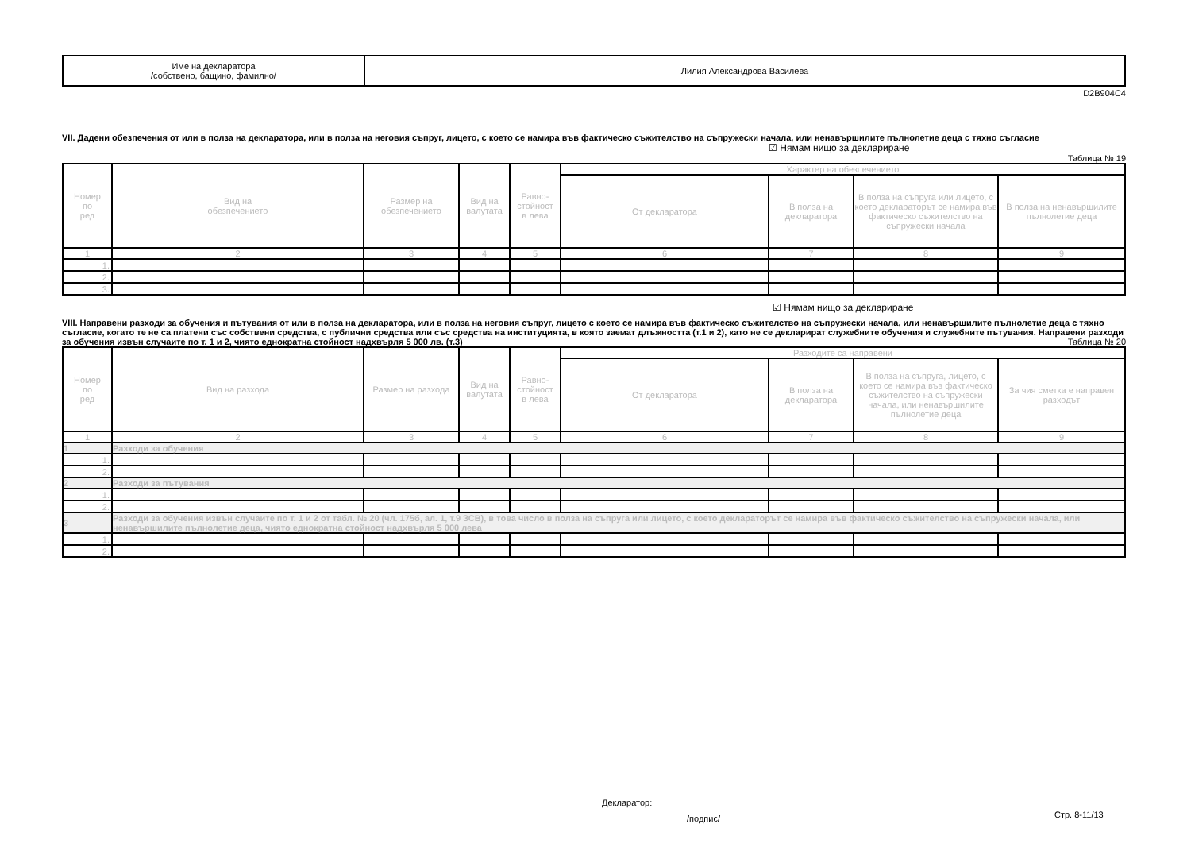| Име на декларатора /собствено, бащино, фамилно/ | Лилия Александрова Василева |
D2B904C4
VII. Дадени обезпечения от или в полза на декларатора, или в полза на неговия съпруг, лицето, с което се намира във фактическо съжителство на съпружески начала, или ненавършилите пълнолетие деца с тяхно съгласие
☑ Нямам нищо за деклариране
Таблица № 19
| Номер по ред | Вид на обезпечението | Размер на обезпечението | Вид на валутата | Равно- стойност в лева | Характер на обезпечението | | | |
| --- | --- | --- | --- | --- | --- | --- | --- | --- |
| | | | | | От декларатора | В полза на декларатора | В полза на съпруга или лицето, с което деклараторът се намира във фактическо съжителство на съпружески начала | В полза на ненавършилите пълнолетие деца |
| 1 | 2 | 3 | 4 | 5 | 6 | 7 | 8 | 9 |
| 1. | | | | | | | | |
| 2. | | | | | | | | |
| 3. | | | | | | | | |
☑ Нямам нищо за деклариране
VIII. Направени разходи за обучения и пътувания от или в полза на декларатора, или в полза на неговия съпруг, лицето с което се намира във фактическо съжителство на съпружески начала, или ненавършилите пълнолетие деца с тяхно съгласие, когато те не са платени със собствени средства, с публични средства или със средства на институцията, в която заемат длъжността (т.1 и 2), като не се декларират служебните обучения и служебните пътувания. Направени разходи за обучения извън случаите по т. 1 и 2, чиято еднократна стойност надхвърля 5 000 лв. (т.3) Таблица № 20
| Номер по ред | Вид на разхода | Размер на разхода | Вид на валутата | Равно- стойност в лева | Разходите са направени | | | |
| --- | --- | --- | --- | --- | --- | --- | --- | --- |
| | | | | | От декларатора | В полза на декларатора | В полза на съпруга, лицето, с което се намира във фактическо съжителство на съпружески начала, или ненавършилите пълнолетие деца | За чия сметка е направен разходът |
| 1 | 2 | 3 | 4 | 5 | 6 | 7 | 8 | 9 |
| 1 | Разходи за обучения | | | | | | | |
| 1. | | | | | | | | |
| 2. | | | | | | | | |
| 2 | Разходи за пътувания | | | | | | | |
| 1. | | | | | | | | |
| 2. | | | | | | | | |
| 3 | Разходи за обучения извън случаите по т. 1 и 2 от табл. № 20 (чл. 175б, ал. 1, т.9 ЗСВ), в това число в полза на съпруга или лицето, с което деклараторът се намира във фактическо съжителство на съпружески начала, или ненавършилите пълнолетие деца, чиято еднократна стойност надхвърля 5 000 лева | | | | | | | |
| 1. | | | | | | | | |
| 2. | | | | | | | | |
Декларатор:
/подпис/ Стр. 8-11/13